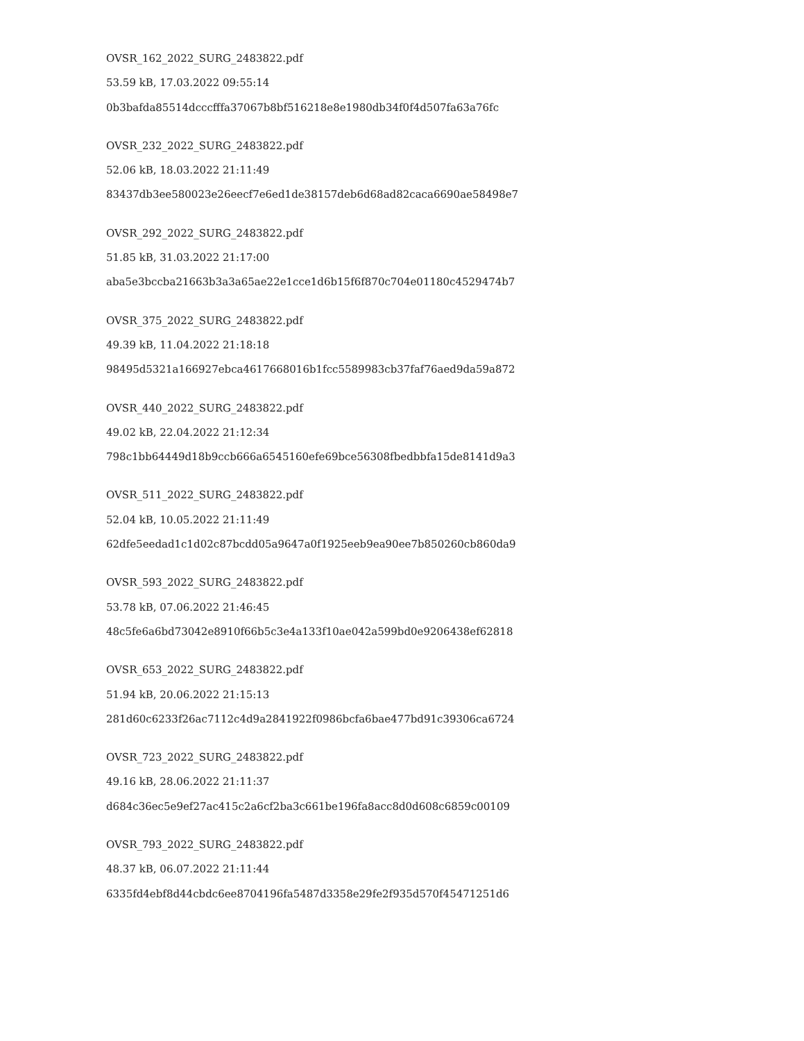OVSR_162_2022_SURG_2483822.pdf
53.59 kB, 17.03.2022 09:55:14
0b3bafda85514dcccfffa37067b8bf516218e8e1980db34f0f4d507fa63a76fc
OVSR_232_2022_SURG_2483822.pdf
52.06 kB, 18.03.2022 21:11:49
83437db3ee580023e26eecf7e6ed1de38157deb6d68ad82caca6690ae58498e7
OVSR_292_2022_SURG_2483822.pdf
51.85 kB, 31.03.2022 21:17:00
aba5e3bccba21663b3a3a65ae22e1cce1d6b15f6f870c704e01180c4529474b7
OVSR_375_2022_SURG_2483822.pdf
49.39 kB, 11.04.2022 21:18:18
98495d5321a166927ebca4617668016b1fcc5589983cb37faf76aed9da59a872
OVSR_440_2022_SURG_2483822.pdf
49.02 kB, 22.04.2022 21:12:34
798c1bb64449d18b9ccb666a6545160efe69bce56308fbedbbfa15de8141d9a3
OVSR_511_2022_SURG_2483822.pdf
52.04 kB, 10.05.2022 21:11:49
62dfe5eedad1c1d02c87bcdd05a9647a0f1925eeb9ea90ee7b850260cb860da9
OVSR_593_2022_SURG_2483822.pdf
53.78 kB, 07.06.2022 21:46:45
48c5fe6a6bd73042e8910f66b5c3e4a133f10ae042a599bd0e9206438ef62818
OVSR_653_2022_SURG_2483822.pdf
51.94 kB, 20.06.2022 21:15:13
281d60c6233f26ac7112c4d9a2841922f0986bcfa6bae477bd91c39306ca6724
OVSR_723_2022_SURG_2483822.pdf
49.16 kB, 28.06.2022 21:11:37
d684c36ec5e9ef27ac415c2a6cf2ba3c661be196fa8acc8d0d608c6859c00109
OVSR_793_2022_SURG_2483822.pdf
48.37 kB, 06.07.2022 21:11:44
6335fd4ebf8d44cbdc6ee8704196fa5487d3358e29fe2f935d570f45471251d6